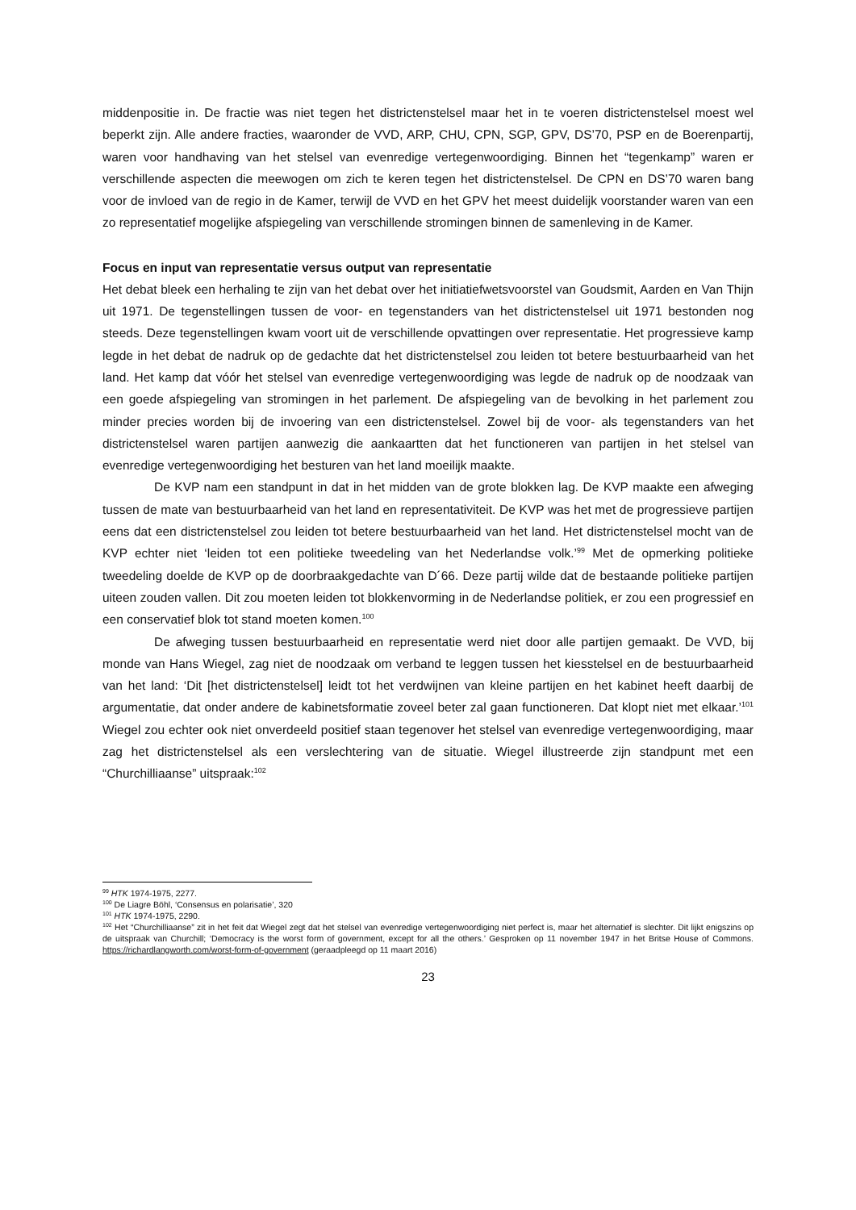middenpositie in. De fractie was niet tegen het districtenstelsel maar het in te voeren districtenstelsel moest wel beperkt zijn. Alle andere fracties, waaronder de VVD, ARP, CHU, CPN, SGP, GPV, DS’70, PSP en de Boerenpartij, waren voor handhaving van het stelsel van evenredige vertegenwoordiging. Binnen het “tegenkamp” waren er verschillende aspecten die meewogen om zich te keren tegen het districtenstelsel. De CPN en DS’70 waren bang voor de invloed van de regio in de Kamer, terwijl de VVD en het GPV het meest duidelijk voorstander waren van een zo representatief mogelijke afspiegeling van verschillende stromingen binnen de samenleving in de Kamer.
Focus en input van representatie versus output van representatie
Het debat bleek een herhaling te zijn van het debat over het initiatiefwetsvoorstel van Goudsmit, Aarden en Van Thijn uit 1971. De tegenstellingen tussen de voor- en tegenstanders van het districtenstelsel uit 1971 bestonden nog steeds. Deze tegenstellingen kwam voort uit de verschillende opvattingen over representatie. Het progressieve kamp legde in het debat de nadruk op de gedachte dat het districtenstelsel zou leiden tot betere bestuurbaarheid van het land. Het kamp dat vóór het stelsel van evenredige vertegenwoordiging was legde de nadruk op de noodzaak van een goede afspiegeling van stromingen in het parlement. De afspiegeling van de bevolking in het parlement zou minder precies worden bij de invoering van een districtenstelsel. Zowel bij de voor- als tegenstanders van het districtenstelsel waren partijen aanwezig die aankaartten dat het functioneren van partijen in het stelsel van evenredige vertegenwoordiging het besturen van het land moeilijk maakte.
De KVP nam een standpunt in dat in het midden van de grote blokken lag. De KVP maakte een afweging tussen de mate van bestuurbaarheid van het land en representativiteit. De KVP was het met de progressieve partijen eens dat een districtenstelsel zou leiden tot betere bestuurbaarheid van het land. Het districtenstelsel mocht van de KVP echter niet ‘leiden tot een politieke tweedeling van het Nederlandse volk.’<sup>99</sup> Met de opmerking politieke tweedeling doelde de KVP op de doorbraakgedachte van D´66. Deze partij wilde dat de bestaande politieke partijen uiteen zouden vallen. Dit zou moeten leiden tot blokkenvorming in de Nederlandse politiek, er zou een progressief en een conservatief blok tot stand moeten komen.<sup>100</sup>
De afweging tussen bestuurbaarheid en representatie werd niet door alle partijen gemaakt. De VVD, bij monde van Hans Wiegel, zag niet de noodzaak om verband te leggen tussen het kiesstelsel en de bestuurbaarheid van het land: ‘Dit [het districtenstelsel] leidt tot het verdwijnen van kleine partijen en het kabinet heeft daarbij de argumentatie, dat onder andere de kabinetsformatie zoveel beter zal gaan functioneren. Dat klopt niet met elkaar.’<sup>101</sup> Wiegel zou echter ook niet onverdeeld positief staan tegenover het stelsel van evenredige vertegenwoordiging, maar zag het districtenstelsel als een verslechtering van de situatie. Wiegel illustreerde zijn standpunt met een “Churchilliaanse” uitspraak:<sup>102</sup>
<sup>99</sup> HTK 1974-1975, 2277.
<sup>100</sup> De Liagre Böhl, ‘Consensus en polarisatie’, 320
<sup>101</sup> HTK 1974-1975, 2290.
<sup>102</sup> Het “Churchilliaanse” zit in het feit dat Wiegel zegt dat het stelsel van evenredige vertegenwoordiging niet perfect is, maar het alternatief is slechter. Dit lijkt enigszins op de uitspraak van Churchill; ‘Democracy is the worst form of government, except for all the others.’ Gesproken op 11 november 1947 in het Britse House of Commons. https://richardlangworth.com/worst-form-of-government (geraadpleegd op 11 maart 2016)
23